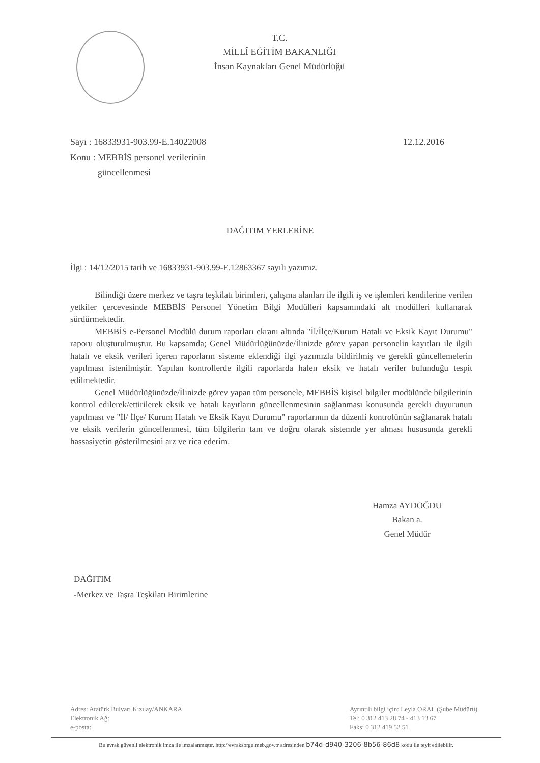T.C.
MİLLÎ EĞİTİM BAKANLIĞI
İnsan Kaynakları Genel Müdürlüğü
Sayı : 16833931-903.99-E.14022008
Konu : MEBBİS personel verilerinin
güncellenmesi
12.12.2016
DAĞITIM YERLERİNE
İlgi : 14/12/2015 tarih ve 16833931-903.99-E.12863367 sayılı yazımız.
Bilindiği üzere merkez ve taşra teşkilatı birimleri, çalışma alanları ile ilgili iş ve işlemleri kendilerine verilen yetkiler çercevesinde MEBBİS Personel Yönetim Bilgi Modülleri kapsamındaki alt modülleri kullanarak sürdürmektedir.
MEBBİS e-Personel Modülü durum raporları ekranı altında "İl/İlçe/Kurum Hatalı ve Eksik Kayıt Durumu" raporu oluşturulmuştur. Bu kapsamda; Genel Müdürlüğünüzde/İlinizde görev yapan personelin kayıtları ile ilgili hatalı ve eksik verileri içeren raporların sisteme eklendiği ilgi yazımızla bildirilmiş ve gerekli güncellemelerin yapılması istenilmiştir. Yapılan kontrollerde ilgili raporlarda halen eksik ve hatalı veriler bulunduğu tespit edilmektedir.
Genel Müdürlüğünüzde/İlinizde görev yapan tüm personele, MEBBİS kişisel bilgiler modülünde bilgilerinin kontrol edilerek/ettirilerek eksik ve hatalı kayıtların güncellenmesinin sağlanması konusunda gerekli duyurunun yapılması ve "İl/ İlçe/ Kurum Hatalı ve Eksik Kayıt Durumu" raporlarının da düzenli kontrolünün sağlanarak hatalı ve eksik verilerin güncellenmesi, tüm bilgilerin tam ve doğru olarak sistemde yer alması hususunda gerekli hassasiyetin gösterilmesini arz ve rica ederim.
Hamza AYDOĞDU
Bakan a.
Genel Müdür
DAĞITIM
-Merkez ve Taşra Teşkilatı Birimlerine
Adres: Atatürk Bulvarı Kızılay/ANKARA
Elektronik Ağ:
e-posta:
Ayrıntılı bilgi için: Leyla ORAL (Şube Müdürü)
Tel: 0 312 413 28 74 - 413 13 67
Faks: 0 312 419 52 51
Bu evrak güvenli elektronik imza ile imzalanmıştır. http://evraksorgu.meb.gov.tr adresinden b74d-d940-3206-8b56-86d8 kodu ile teyit edilebilir.